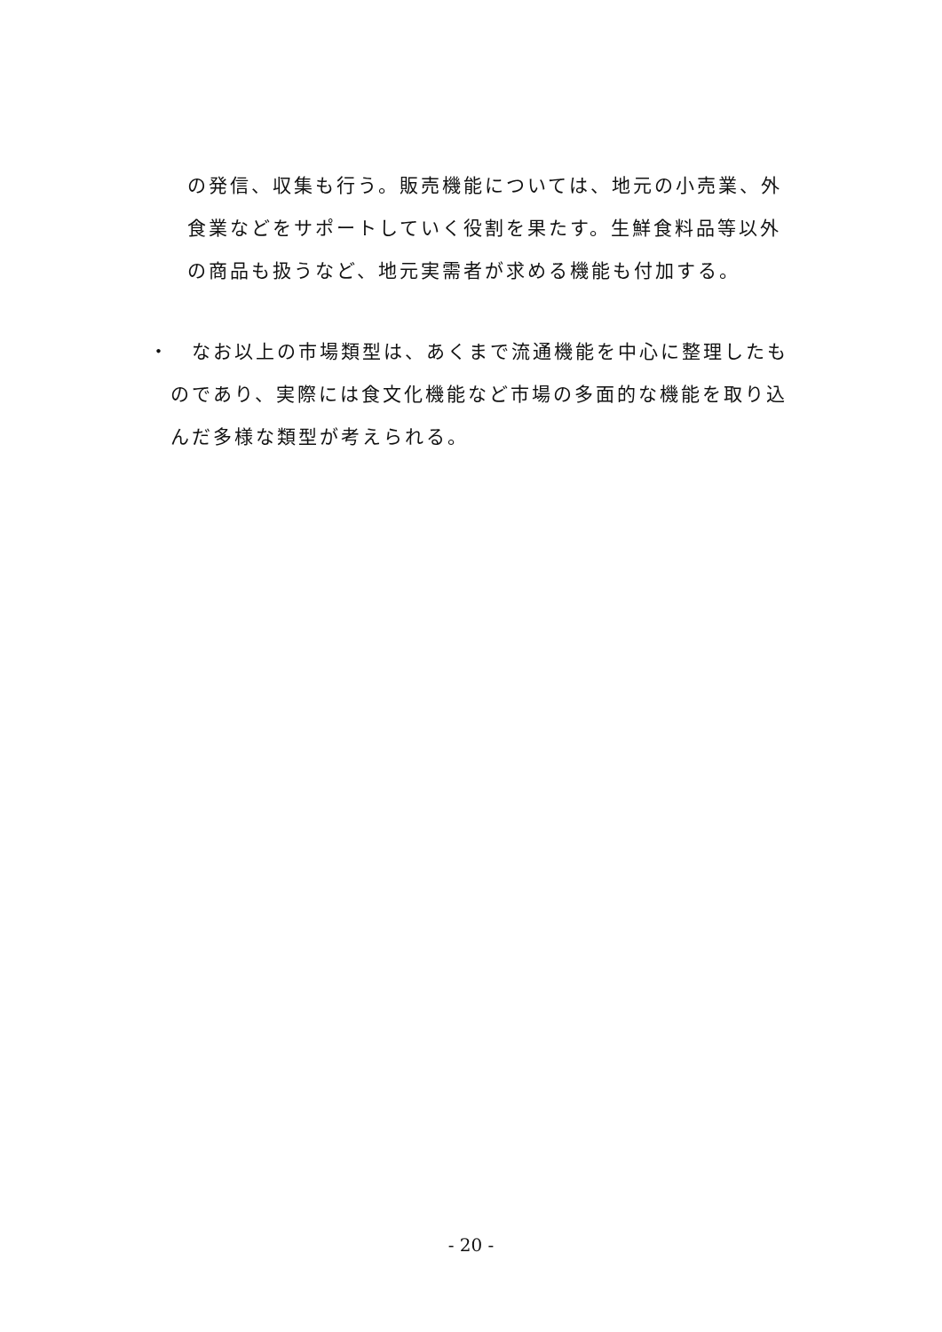の発信、収集も行う。販売機能については、地元の小売業、外
食業などをサポートしていく役割を果たす。生鮮食料品等以外
の商品も扱うなど、地元実需者が求める機能も付加する。
・　なお以上の市場類型は、あくまで流通機能を中心に整理したも
　のであり、実際には食文化機能など市場の多面的な機能を取り込
　んだ多様な類型が考えられる。
- 20 -